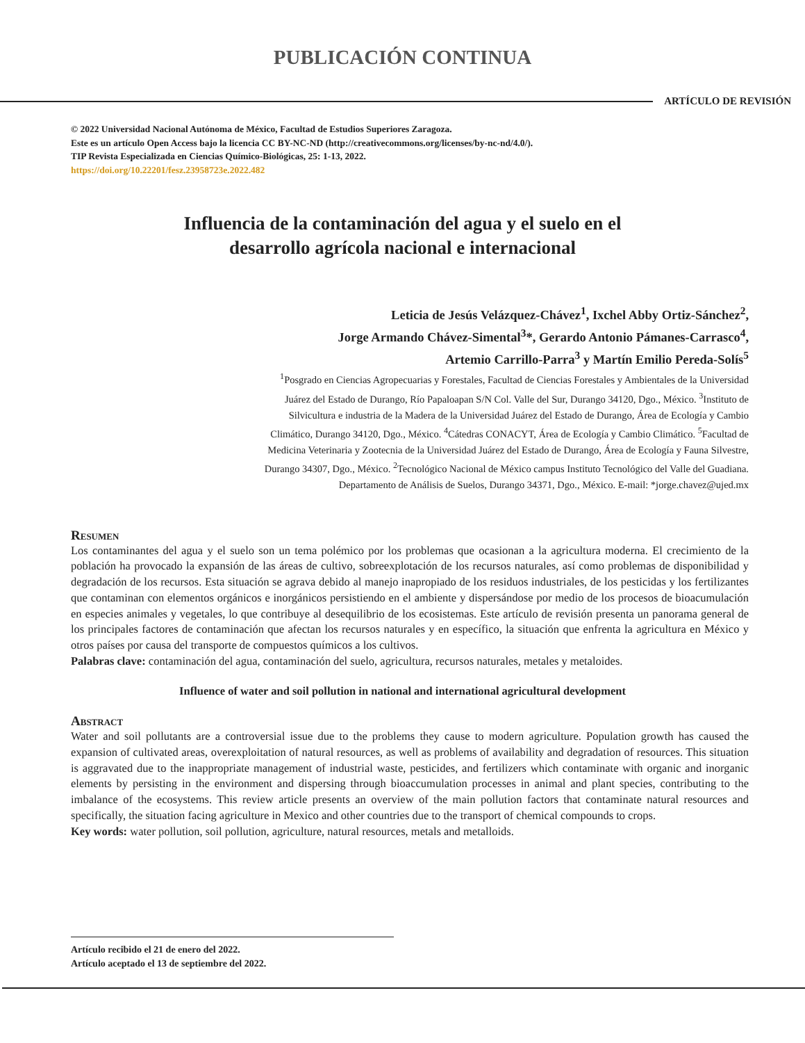PUBLICACIÓN CONTINUA
ARTÍCULO DE REVISIÓN
© 2022 Universidad Nacional Autónoma de México, Facultad de Estudios Superiores Zaragoza.
Este es un artículo Open Access bajo la licencia CC BY-NC-ND (http://creativecommons.org/licenses/by-nc-nd/4.0/).
TIP Revista Especializada en Ciencias Químico-Biológicas, 25: 1-13, 2022.
https://doi.org/10.22201/fesz.23958723e.2022.482
Influencia de la contaminación del agua y el suelo en el
desarrollo agrícola nacional e internacional
Leticia de Jesús Velázquez-Chávez<sup>1</sup>, Ixchel Abby Ortiz-Sánchez<sup>2</sup>,
Jorge Armando Chávez-Simental<sup>3</sup>*, Gerardo Antonio Pámanes-Carrasco<sup>4</sup>,
Artemio Carrillo-Parra<sup>3</sup> y Martín Emilio Pereda-Solís<sup>5</sup>
<sup>1</sup> Posgrado en Ciencias Agropecuarias y Forestales, Facultad de Ciencias Forestales y Ambientales de la Universidad Juárez del Estado de Durango, Río Papaloapan S/N Col. Valle del Sur, Durango 34120, Dgo., México. <sup>3</sup>Instituto de Silvicultura e industria de la Madera de la Universidad Juárez del Estado de Durango, Área de Ecología y Cambio Climático, Durango 34120, Dgo., México. <sup>4</sup>Cátedras CONACYT, Área de Ecología y Cambio Climático. <sup>5</sup>Facultad de Medicina Veterinaria y Zootecnia de la Universidad Juárez del Estado de Durango, Área de Ecología y Fauna Silvestre, Durango 34307, Dgo., México. <sup>2</sup>Tecnológico Nacional de México campus Instituto Tecnológico del Valle del Guadiana. Departamento de Análisis de Suelos, Durango 34371, Dgo., México. E-mail: *jorge.chavez@ujed.mx
Resumen
Los contaminantes del agua y el suelo son un tema polémico por los problemas que ocasionan a la agricultura moderna. El crecimiento de la población ha provocado la expansión de las áreas de cultivo, sobreexplotación de los recursos naturales, así como problemas de disponibilidad y degradación de los recursos. Esta situación se agrava debido al manejo inapropiado de los residuos industriales, de los pesticidas y los fertilizantes que contaminan con elementos orgánicos e inorgánicos persistiendo en el ambiente y dispersándose por medio de los procesos de bioacumulación en especies animales y vegetales, lo que contribuye al desequilibrio de los ecosistemas. Este artículo de revisión presenta un panorama general de los principales factores de contaminación que afectan los recursos naturales y en específico, la situación que enfrenta la agricultura en México y otros países por causa del transporte de compuestos químicos a los cultivos.
Palabras clave: contaminación del agua, contaminación del suelo, agricultura, recursos naturales, metales y metaloides.
Influence of water and soil pollution in national and international agricultural development
Abstract
Water and soil pollutants are a controversial issue due to the problems they cause to modern agriculture. Population growth has caused the expansion of cultivated areas, overexploitation of natural resources, as well as problems of availability and degradation of resources. This situation is aggravated due to the inappropriate management of industrial waste, pesticides, and fertilizers which contaminate with organic and inorganic elements by persisting in the environment and dispersing through bioaccumulation processes in animal and plant species, contributing to the imbalance of the ecosystems. This review article presents an overview of the main pollution factors that contaminate natural resources and specifically, the situation facing agriculture in Mexico and other countries due to the transport of chemical compounds to crops.
Key words: water pollution, soil pollution, agriculture, natural resources, metals and metalloids.
Artículo recibido el 21 de enero del 2022.
Artículo aceptado el 13 de septiembre del 2022.